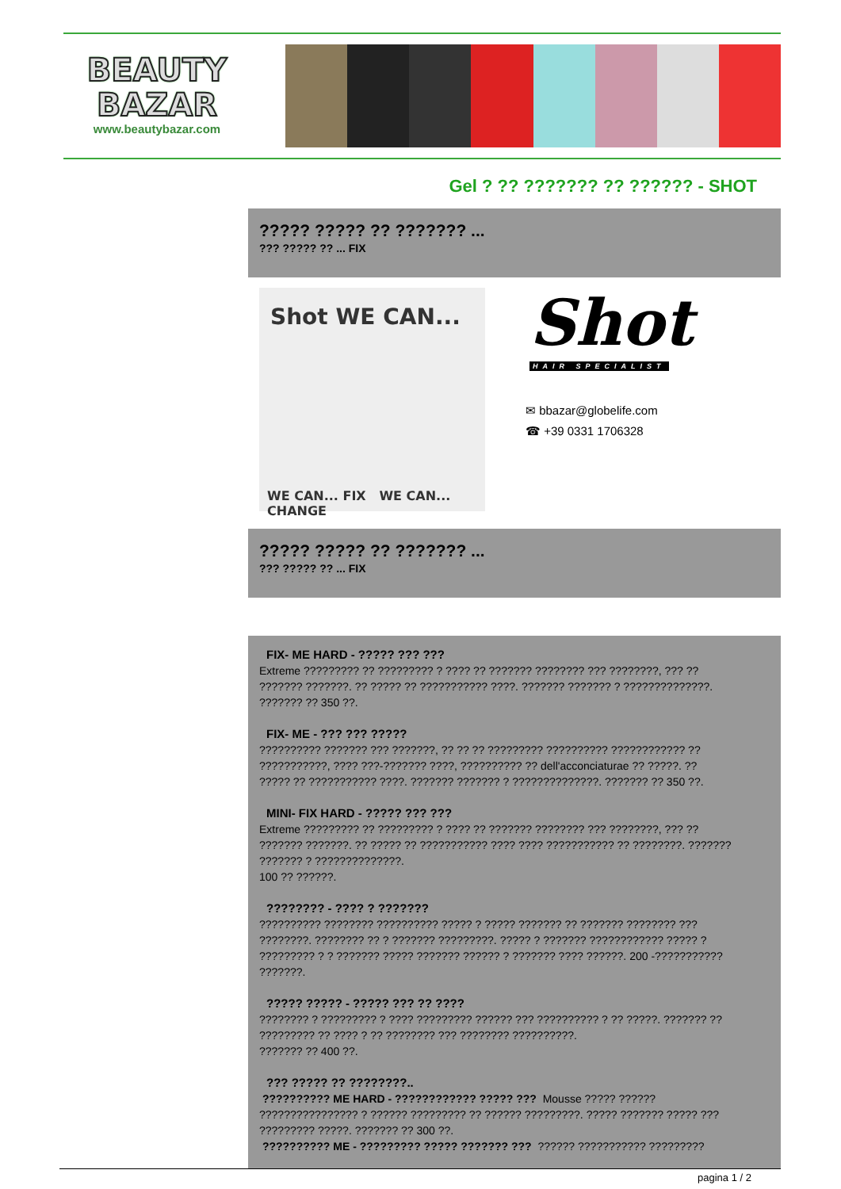BEAUTY
BAZAR
www.beautybazar.com
Gel ? ?? ??????? ?? ?????? - SHOT
????? ????? ?? ??????? ...
??? ????? ?? ... FIX
Shot WE CAN...
WE CAN... FIX WE CAN... CHANGE
Shot
HAIR SPECIALIST
✉ bbazar@globelife.com
☎ +39 0331 1706328
????? ????? ?? ??????? ...
??? ????? ?? ... FIX
FIX- ME HARD - ????? ??? ???
Extreme ????????? ?? ????????? ? ???? ?? ??????? ???????? ??? ????????, ??? ??
??????? ???????. ?? ????? ?? ??????????? ????. ??????? ??????? ? ??????????????.
??????? ?? 350 ??.
FIX- ME - ??? ??? ?????
?????????? ??????? ??? ???????, ?? ?? ?? ????????? ?????????? ???????????? ??
???????????, ???? ???-??????? ????, ?????????? ?? dell'acconciaturae ?? ?????. ??
????? ?? ??????????? ????. ??????? ??????? ? ??????????????. ??????? ?? 350 ??.
MINI- FIX HARD - ????? ??? ???
Extreme ????????? ?? ????????? ? ???? ?? ??????? ???????? ??? ????????, ??? ??
??????? ???????. ?? ????? ?? ??????????? ???? ???? ??????????? ?? ????????. ???????
??????? ? ??????????????.
100 ?? ??????.
???????? - ???? ? ???????
?????????? ???????? ?????????? ????? ? ????? ??????? ?? ??????? ???????? ???
????????. ???????? ?? ? ??????? ?????????. ????? ? ??????? ???????????? ????? ?
????????? ? ? ??????? ????? ??????? ?????? ? ??????? ???? ??????. 200 -???????????
???????.
????? ????? - ????? ??? ?? ????
???????? ? ????????? ? ???? ????????? ?????? ??? ?????????? ? ?? ?????. ??????? ??
????????? ?? ???? ? ?? ???????? ??? ???????? ??????????.
??????? ?? 400 ??.
??? ????? ?? ????????..
?????????? ME HARD - ???????????? ????? ??? Mousse ????? ??????
???????????????? ? ?????? ????????? ?? ?????? ?????????. ????? ??????? ????? ???
????????? ?????. ??????? ?? 300 ??.
?????????? ME - ????????? ????? ??????? ??? ?????? ??????????? ?????????
pagina 1 / 2